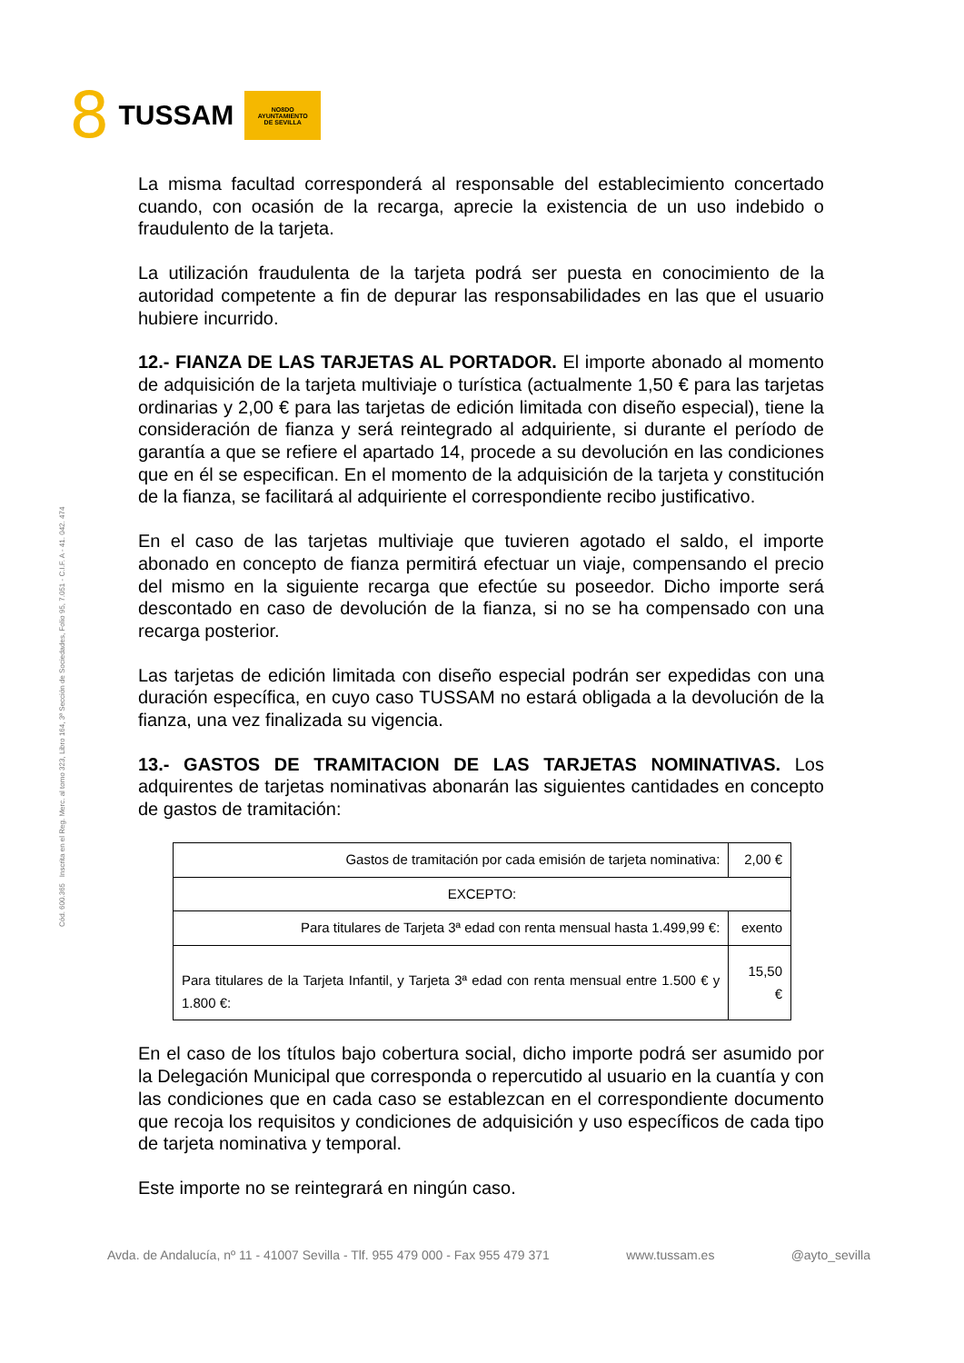8 TUSSAM
NO8DO
AYUNTAMIENTO
DE SEVILLA
Cód. 600.365 Inscrita en el Reg. Merc. al tomo 323, Libro 164, 3ª Sección de Sociedades, Folio 95, 7.051 - C.I.F. A - 41. 042. 474
La misma facultad corresponderá al responsable del establecimiento concertado cuando, con ocasión de la recarga, aprecie la existencia de un uso indebido o fraudulento de la tarjeta.
La utilización fraudulenta de la tarjeta podrá ser puesta en conocimiento de la autoridad competente a fin de depurar las responsabilidades en las que el usuario hubiere incurrido.
12.- FIANZA DE LAS TARJETAS AL PORTADOR. El importe abonado al momento de adquisición de la tarjeta multiviaje o turística (actualmente 1,50 € para las tarjetas ordinarias y 2,00 € para las tarjetas de edición limitada con diseño especial), tiene la consideración de fianza y será reintegrado al adquiriente, si durante el período de garantía a que se refiere el apartado 14, procede a su devolución en las condiciones que en él se especifican. En el momento de la adquisición de la tarjeta y constitución de la fianza, se facilitará al adquiriente el correspondiente recibo justificativo.
En el caso de las tarjetas multiviaje que tuvieren agotado el saldo, el importe abonado en concepto de fianza permitirá efectuar un viaje, compensando el precio del mismo en la siguiente recarga que efectúe su poseedor. Dicho importe será descontado en caso de devolución de la fianza, si no se ha compensado con una recarga posterior.
Las tarjetas de edición limitada con diseño especial podrán ser expedidas con una duración específica, en cuyo caso TUSSAM no estará obligada a la devolución de la fianza, una vez finalizada su vigencia.
13.- GASTOS DE TRAMITACION DE LAS TARJETAS NOMINATIVAS. Los adquirentes de tarjetas nominativas abonarán las siguientes cantidades en concepto de gastos de tramitación:
| Gastos de tramitación por cada emisión de tarjeta nominativa: | 2,00 € |
| EXCEPTO: | |
| Para titulares de Tarjeta 3ª edad con renta mensual hasta 1.499,99 €: | exento |
| Para titulares de la Tarjeta Infantil, y Tarjeta 3ª edad con renta mensual entre 1.500 € y 1.800 €: | 15,50 € |
En el caso de los títulos bajo cobertura social, dicho importe podrá ser asumido por la Delegación Municipal que corresponda o repercutido al usuario en la cuantía y con las condiciones que en cada caso se establezcan en el correspondiente documento que recoja los requisitos y condiciones de adquisición y uso específicos de cada tipo de tarjeta nominativa y temporal.
Este importe no se reintegrará en ningún caso.
Avda. de Andalucía, nº 11 - 41007 Sevilla - Tlf. 955 479 000 - Fax 955 479 371 www.tussam.es @ayto_sevilla